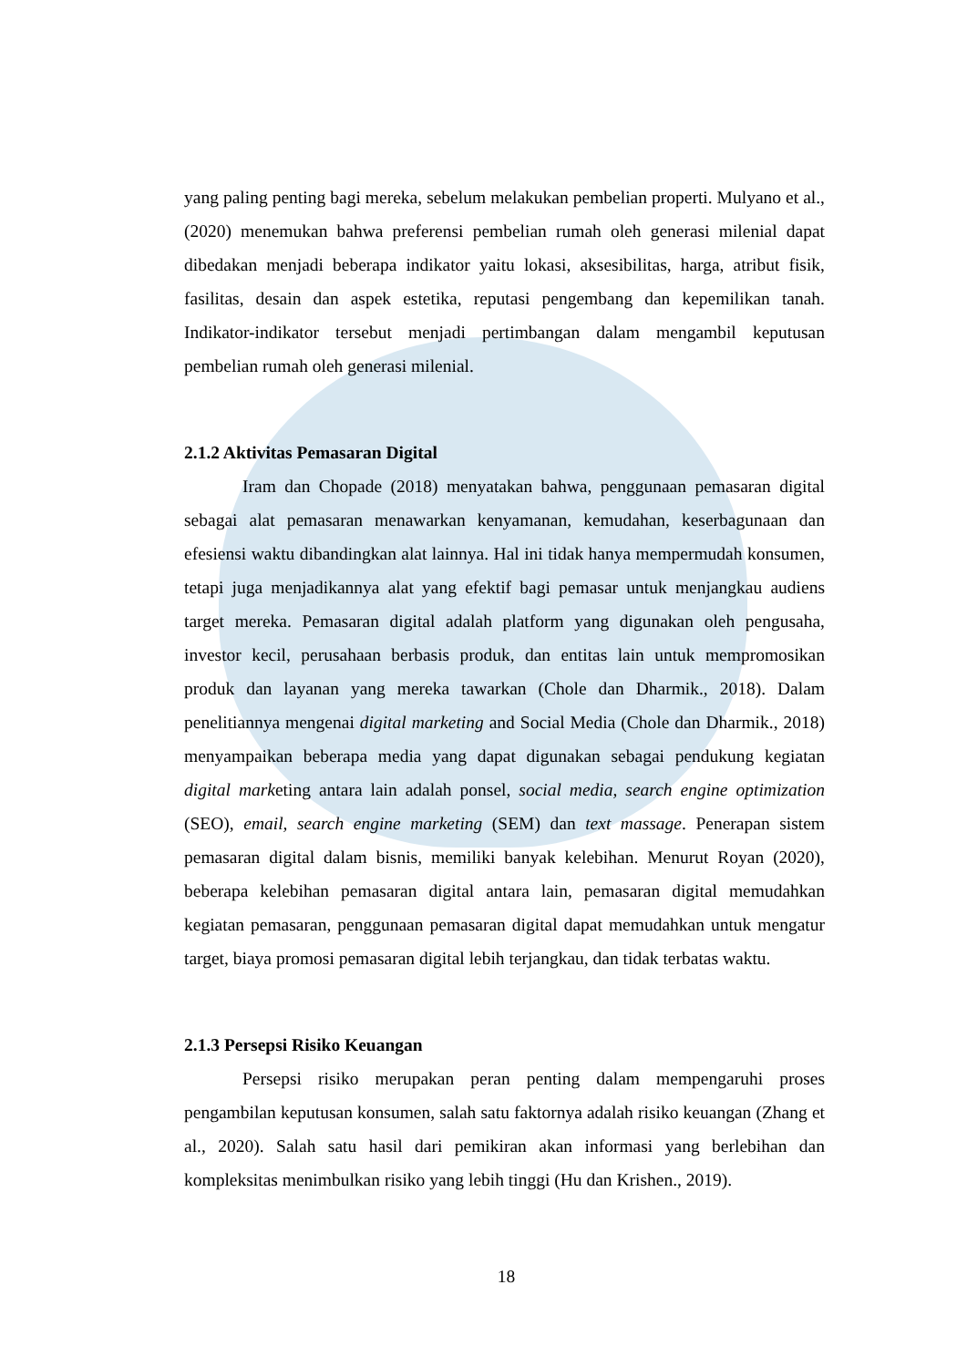yang paling penting bagi mereka, sebelum melakukan pembelian properti. Mulyano et al., (2020) menemukan bahwa preferensi pembelian rumah oleh generasi milenial dapat dibedakan menjadi beberapa indikator yaitu lokasi, aksesibilitas, harga, atribut fisik, fasilitas, desain dan aspek estetika, reputasi pengembang dan kepemilikan tanah. Indikator-indikator tersebut menjadi pertimbangan dalam mengambil keputusan pembelian rumah oleh generasi milenial.
2.1.2 Aktivitas Pemasaran Digital
Iram dan Chopade (2018) menyatakan bahwa, penggunaan pemasaran digital sebagai alat pemasaran menawarkan kenyamanan, kemudahan, keserbagunaan dan efesiensi waktu dibandingkan alat lainnya. Hal ini tidak hanya mempermudah konsumen, tetapi juga menjadikannya alat yang efektif bagi pemasar untuk menjangkau audiens target mereka. Pemasaran digital adalah platform yang digunakan oleh pengusaha, investor kecil, perusahaan berbasis produk, dan entitas lain untuk mempromosikan produk dan layanan yang mereka tawarkan (Chole dan Dharmik., 2018). Dalam penelitiannya mengenai digital marketing and Social Media (Chole dan Dharmik., 2018) menyampaikan beberapa media yang dapat digunakan sebagai pendukung kegiatan digital marketing antara lain adalah ponsel, social media, search engine optimization (SEO), email, search engine marketing (SEM) dan text massage. Penerapan sistem pemasaran digital dalam bisnis, memiliki banyak kelebihan. Menurut Royan (2020), beberapa kelebihan pemasaran digital antara lain, pemasaran digital memudahkan kegiatan pemasaran, penggunaan pemasaran digital dapat memudahkan untuk mengatur target, biaya promosi pemasaran digital lebih terjangkau, dan tidak terbatas waktu.
2.1.3 Persepsi Risiko Keuangan
Persepsi risiko merupakan peran penting dalam mempengaruhi proses pengambilan keputusan konsumen, salah satu faktornya adalah risiko keuangan (Zhang et al., 2020). Salah satu hasil dari pemikiran akan informasi yang berlebihan dan kompleksitas menimbulkan risiko yang lebih tinggi (Hu dan Krishen., 2019).
18